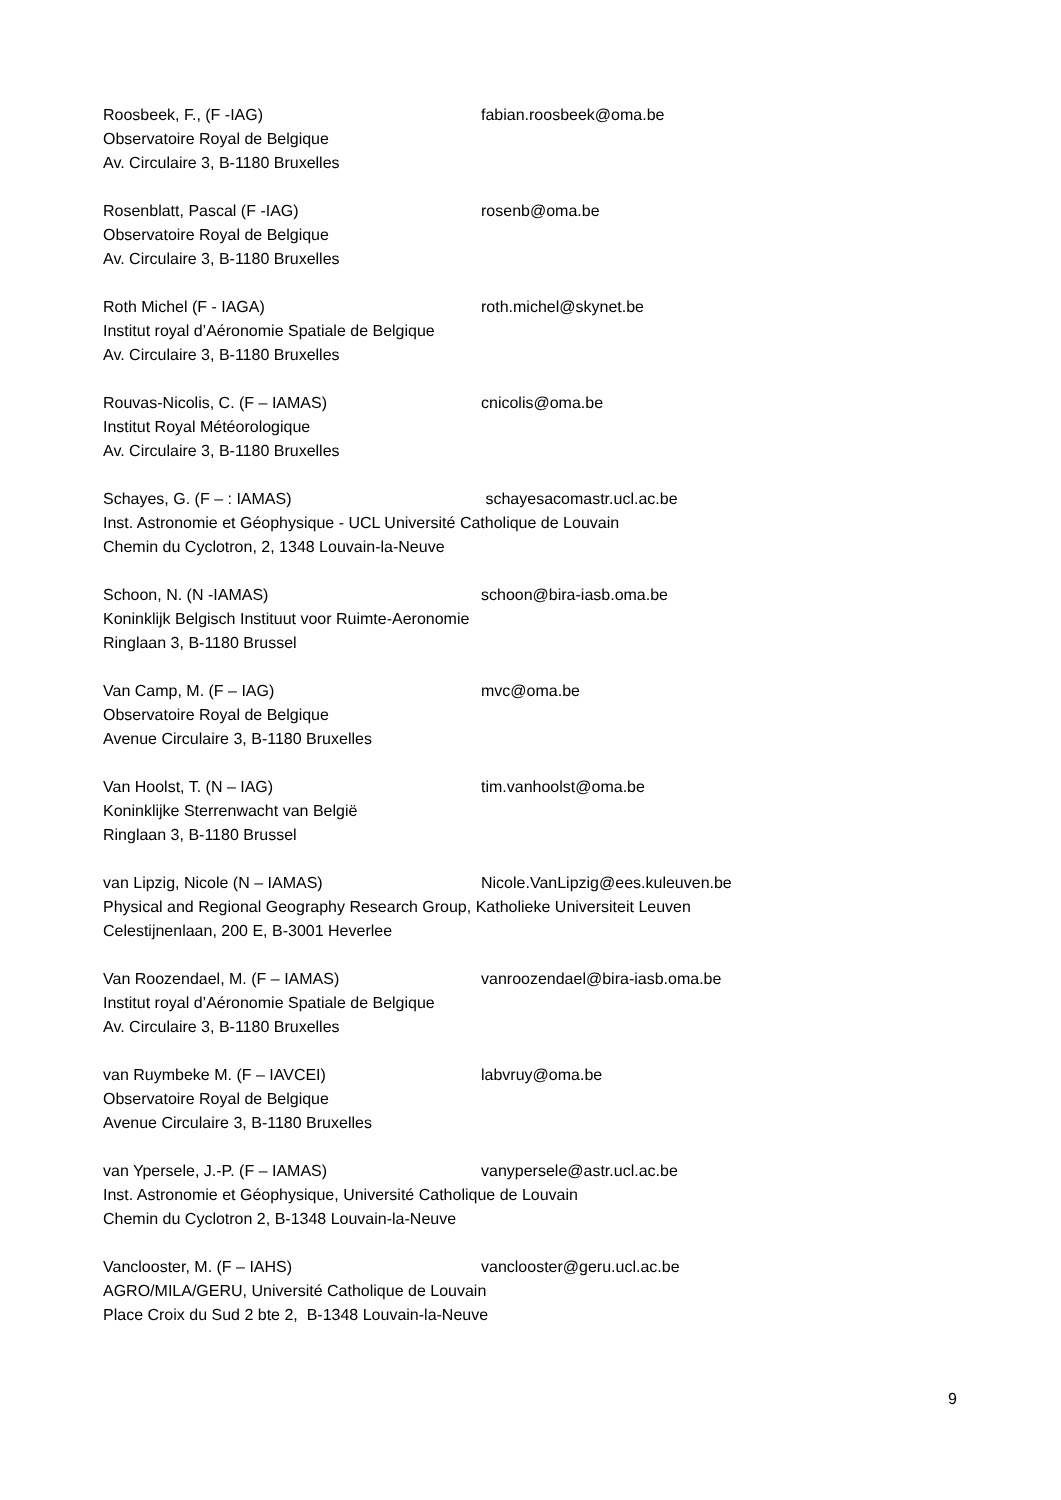Roosbeek, F., (F -IAG) fabian.roosbeek@oma.be
Observatoire Royal de Belgique
Av. Circulaire 3, B-1180 Bruxelles
Rosenblatt, Pascal (F -IAG) rosenb@oma.be
Observatoire Royal de Belgique
Av. Circulaire 3, B-1180 Bruxelles
Roth Michel (F - IAGA) roth.michel@skynet.be
Institut royal d’Aéronomie Spatiale de Belgique
Av. Circulaire 3, B-1180 Bruxelles
Rouvas-Nicolis, C. (F – IAMAS) cnicolis@oma.be
Institut Royal Météorologique
Av. Circulaire 3, B-1180 Bruxelles
Schayes, G. (F – : IAMAS) schayesacomastr.ucl.ac.be
Inst. Astronomie et Géophysique - UCL Université Catholique de Louvain
Chemin du Cyclotron, 2, 1348 Louvain-la-Neuve
Schoon, N. (N -IAMAS) schoon@bira-iasb.oma.be
Koninklijk Belgisch Instituut voor Ruimte-Aeronomie
Ringlaan 3, B-1180 Brussel
Van Camp, M. (F – IAG) mvc@oma.be
Observatoire Royal de Belgique
Avenue Circulaire 3, B-1180 Bruxelles
Van Hoolst, T. (N – IAG) tim.vanhoolst@oma.be
Koninklijke Sterrenwacht van België
Ringlaan 3, B-1180 Brussel
van Lipzig, Nicole (N – IAMAS) Nicole.VanLipzig@ees.kuleuven.be
Physical and Regional Geography Research Group, Katholieke Universiteit Leuven
Celestijnenlaan, 200 E, B-3001 Heverlee
Van Roozendael, M. (F – IAMAS) vanroozendael@bira-iasb.oma.be
Institut royal d’Aéronomie Spatiale de Belgique
Av. Circulaire 3, B-1180 Bruxelles
van Ruymbeke M. (F – IAVCEI) labvruy@oma.be
Observatoire Royal de Belgique
Avenue Circulaire 3, B-1180 Bruxelles
van Ypersele, J.-P. (F – IAMAS) vanypersele@astr.ucl.ac.be
Inst. Astronomie et Géophysique, Université Catholique de Louvain
Chemin du Cyclotron 2, B-1348 Louvain-la-Neuve
Vanclooster, M. (F – IAHS) vanclooster@geru.ucl.ac.be
AGRO/MILA/GERU, Université Catholique de Louvain
Place Croix du Sud 2 bte 2, B-1348 Louvain-la-Neuve
9